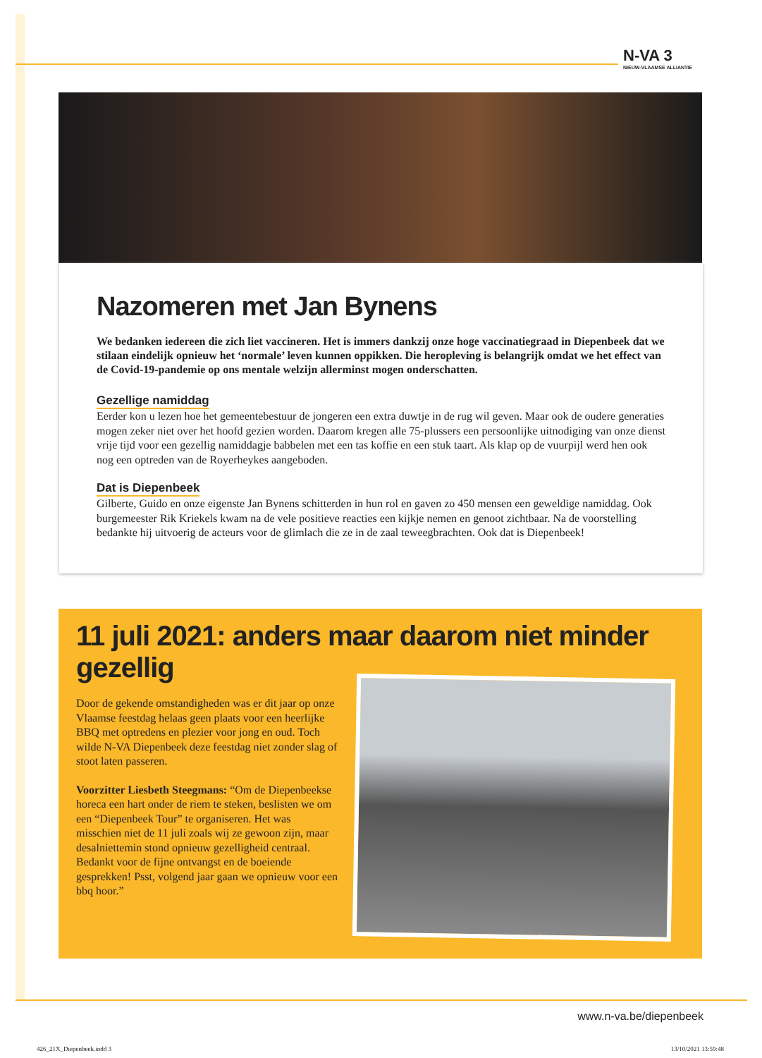N-VA 3
NIEUW-VLAAMSE ALLIANTIE
Nazomeren met Jan Bynens
We bedanken iedereen die zich liet vaccineren. Het is immers dankzij onze hoge vaccinatiegraad in Diepenbeek dat we stilaan eindelijk opnieuw het ‘normale’ leven kunnen oppikken. Die heropleving is belangrijk omdat we het effect van de Covid-19-pandemie op ons mentale welzijn allerminst mogen onderschatten.
Gezellige namiddag
Eerder kon u lezen hoe het gemeentebestuur de jongeren een extra duwtje in de rug wil geven. Maar ook de oudere generaties mogen zeker niet over het hoofd gezien worden. Daarom kregen alle 75-plussers een persoonlijke uitnodiging van onze dienst vrije tijd voor een gezellig namiddagje babbelen met een tas koffie en een stuk taart. Als klap op de vuurpijl werd hen ook nog een optreden van de Royerheykes aangeboden.
Dat is Diepenbeek
Gilberte, Guido en onze eigenste Jan Bynens schitterden in hun rol en gaven zo 450 mensen een geweldige namiddag. Ook burgemeester Rik Kriekels kwam na de vele positieve reacties een kijkje nemen en genoot zichtbaar. Na de voorstelling bedankte hij uitvoerig de acteurs voor de glimlach die ze in de zaal teweegbrachten. Ook dat is Diepenbeek!
11 juli 2021: anders maar daarom niet minder gezellig
Door de gekende omstandigheden was er dit jaar op onze Vlaamse feestdag helaas geen plaats voor een heerlijke BBQ met optredens en plezier voor jong en oud. Toch wilde N-VA Diepenbeek deze feestdag niet zonder slag of stoot laten passeren.
Voorzitter Liesbeth Steegmans: “Om de Diepenbeekse horeca een hart onder de riem te steken, beslisten we om een “Diepenbeek Tour” te organiseren. Het was misschien niet de 11 juli zoals wij ze gewoon zijn, maar desalniettemin stond opnieuw gezelligheid centraal. Bedankt voor de fijne ontvangst en de boeiende gesprekken! Psst, volgend jaar gaan we opnieuw voor een bbq hoor.”
www.n-va.be/diepenbeek
426_21X_Diepenbeek.indd 3 13/10/2021 13:59:48